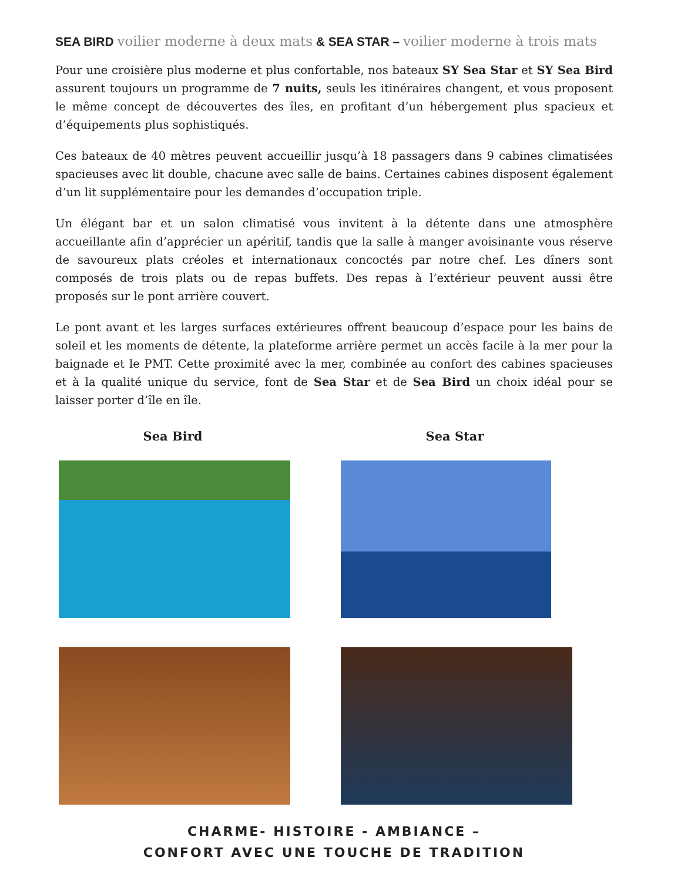SEA BIRD voilier moderne à deux mats & SEA STAR – voilier moderne à trois mats
Pour une croisière plus moderne et plus confortable, nos bateaux SY Sea Star et SY Sea Bird assurent toujours un programme de 7 nuits, seuls les itinéraires changent, et vous proposent le même concept de découvertes des îles, en profitant d’un hébergement plus spacieux et d’équipements plus sophistiqués.
Ces bateaux de 40 mètres peuvent accueillir jusqu’à 18 passagers dans 9 cabines climatisées spacieuses avec lit double, chacune avec salle de bains. Certaines cabines disposent également d’un lit supplémentaire pour les demandes d’occupation triple.
Un élégant bar et un salon climatisé vous invitent à la détente dans une atmosphère accueillante afin d’apprécier un apéritif, tandis que la salle à manger avoisinante vous réserve de savoureux plats créoles et internationaux concoctés par notre chef. Les dîners sont composés de trois plats ou de repas buffets. Des repas à l’extérieur peuvent aussi être proposés sur le pont arrière couvert.
Le pont avant et les larges surfaces extérieures offrent beaucoup d’espace pour les bains de soleil et les moments de détente, la plateforme arrière permet un accès facile à la mer pour la baignade et le PMT. Cette proximité avec la mer, combinée au confort des cabines spacieuses et à la qualité unique du service, font de Sea Star et de Sea Bird un choix idéal pour se laisser porter d’île en île.
Sea Bird Sea Star
CHARME- HISTOIRE - AMBIANCE –
CONFORT AVEC UNE TOUCHE DE TRADITION